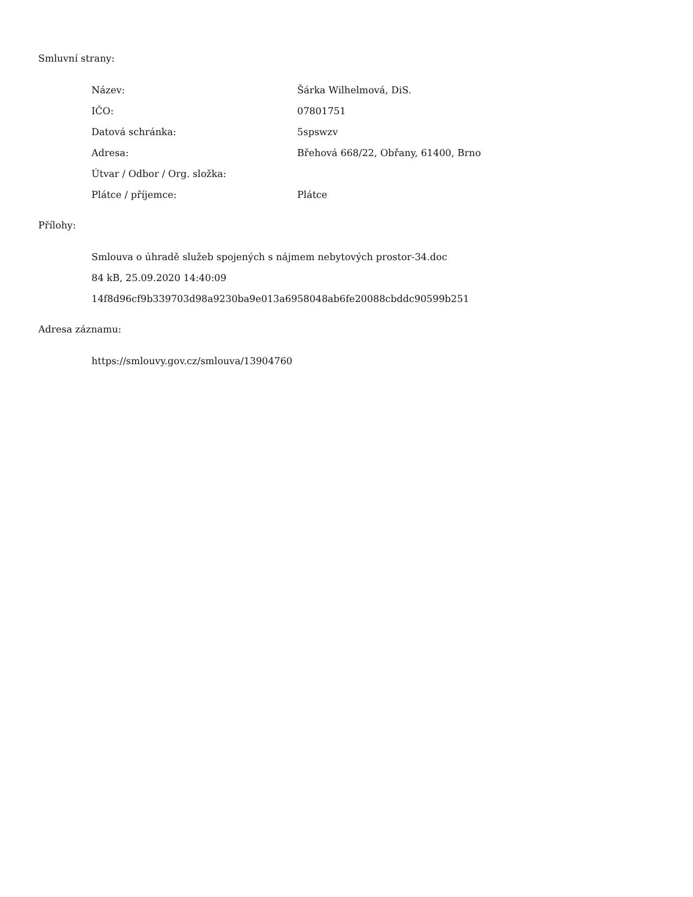Smluvní strany:
| Název: | Šárka Wilhelmová, DiS. |
| IČO: | 07801751 |
| Datová schránka: | 5spswzv |
| Adresa: | Břehová 668/22, Obřany, 61400, Brno |
| Útvar / Odbor / Org. složka: | |
| Plátce / příjemce: | Plátce |
Přílohy:
Smlouva o úhradě služeb spojených s nájmem nebytových prostor-34.doc
84 kB, 25.09.2020 14:40:09
14f8d96cf9b339703d98a9230ba9e013a6958048ab6fe20088cbddc90599b251
Adresa záznamu:
https://smlouvy.gov.cz/smlouva/13904760